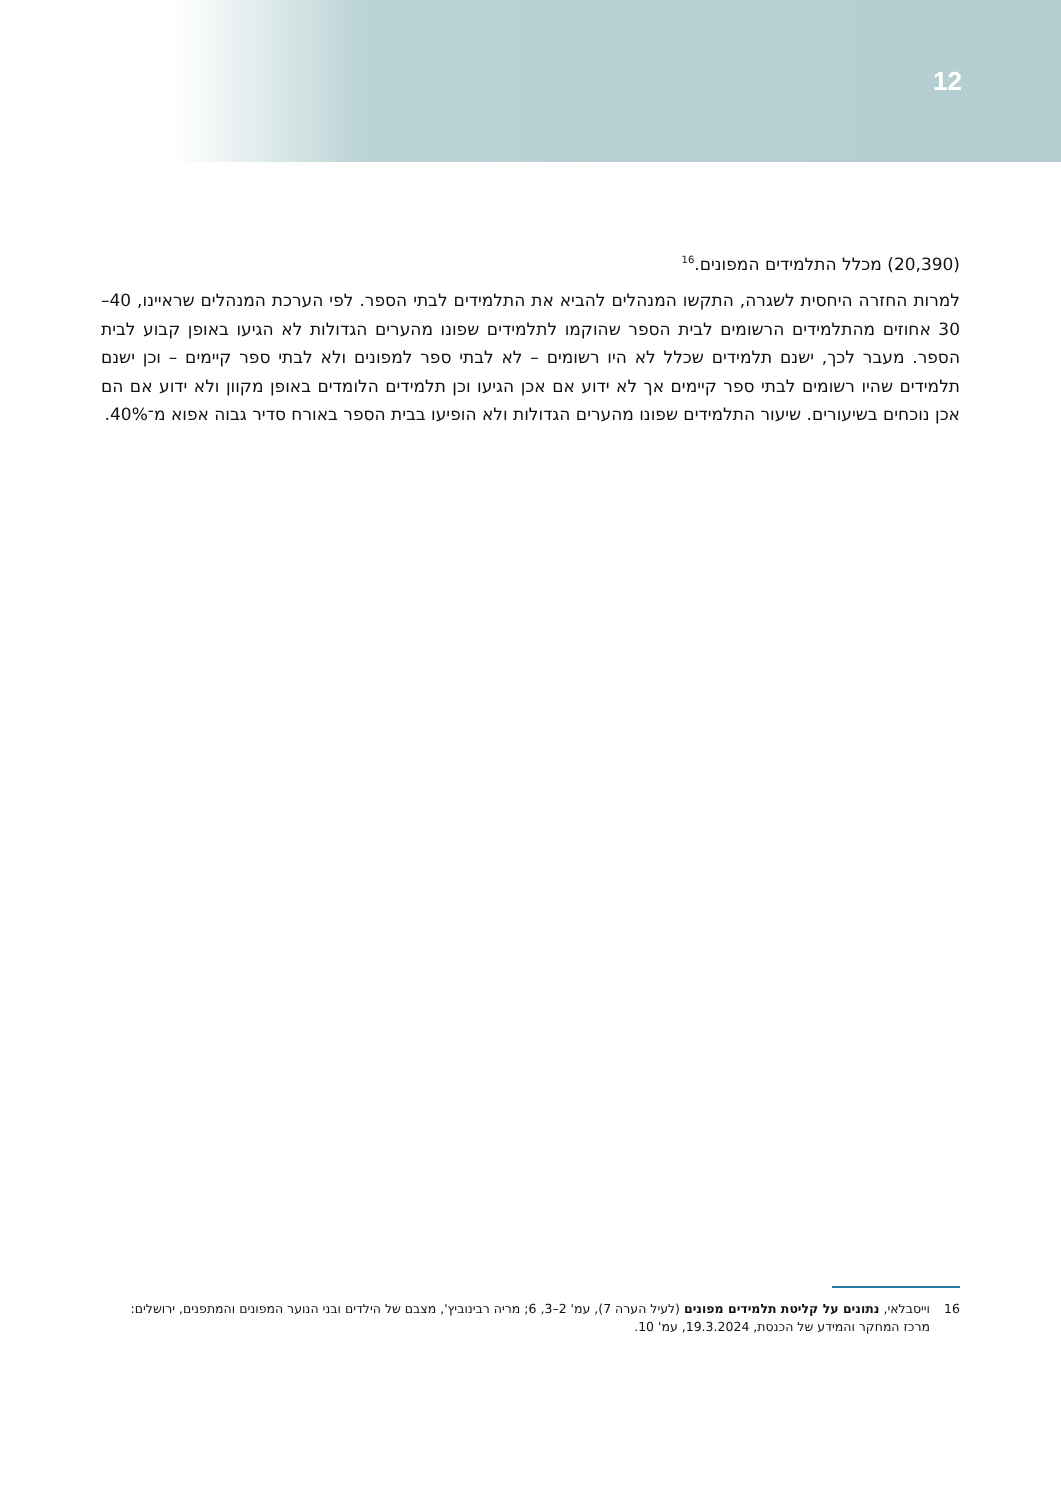12
(20,390) מכלל התלמידים המפונים.<sup>16</sup>
למרות החזרה היחסית לשגרה, התקשו המנהלים להביא את התלמידים לבתי הספר. לפי הערכת המנהלים שראיינו, 40–30 אחוזים מהתלמידים הרשומים לבית הספר שהוקמו לתלמידים שפונו מהערים הגדולות לא הגיעו באופן קבוע לבית הספר. מעבר לכך, ישנם תלמידים שכלל לא היו רשומים – לא לבתי ספר למפונים ולא לבתי ספר קיימים – וכן ישנם תלמידים שהיו רשומים לבתי ספר קיימים אך לא ידוע אם אכן הגיעו וכן תלמידים הלומדים באופן מקוון ולא ידוע אם הם אכן נוכחים בשיעורים. שיעור התלמידים שפונו מהערים הגדולות ולא הופיעו בבית הספר באורח סדיר גבוה אפוא מ־40%.
16
וייסבלאי, נתונים על קליטת תלמידים מפונים (לעיל הערה 7), עמ' 2–3, 6; מריה רבינוביץ', מצבם של הילדים ובני הנוער המפונים והמתפנים, ירושלים: מרכז המחקר והמידע של הכנסת, 19.3.2024, עמ' 10.